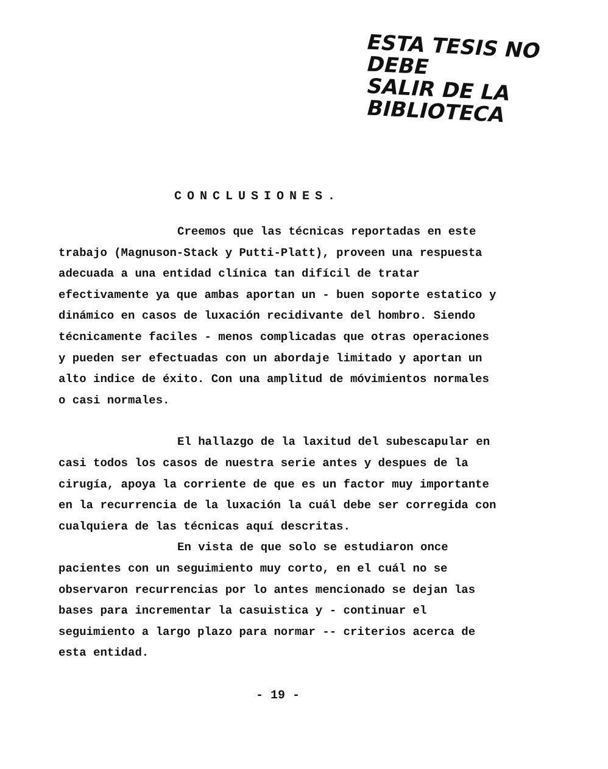ESTA TESIS NO DEBE
SALIR DE LA BIBLIOTECA
CONCLUSIONES.
Creemos que las técnicas reportadas en este trabajo (Magnuson-Stack y Putti-Platt), proveen una respuesta adecuada a una entidad clínica tan difícil de tratar efectivamente ya que ambas aportan un - buen soporte estatico y dinámico en casos de luxación recidivante del hombro. Siendo técnicamente faciles - menos complicadas que otras operaciones y pueden ser efectuadas con un abordaje limitado y aportan un alto indice de éxito. Con una amplitud de móvimientos normales o casi normales.
El hallazgo de la laxitud del subescapular en casi todos los casos de nuestra serie antes y despues de la cirugía, apoya la corriente de que es un factor muy importante en la recurrencia de la luxación la cuál debe ser corregida con cualquiera de las técnicas aquí descritas.
En vista de que solo se estudiaron once pacientes con un seguimiento muy corto, en el cuál no se observaron recurrencias por lo antes mencionado se dejan las bases para incrementar la casuistica y - continuar el seguimiento a largo plazo para normar -- criterios acerca de esta entidad.
- 19 -